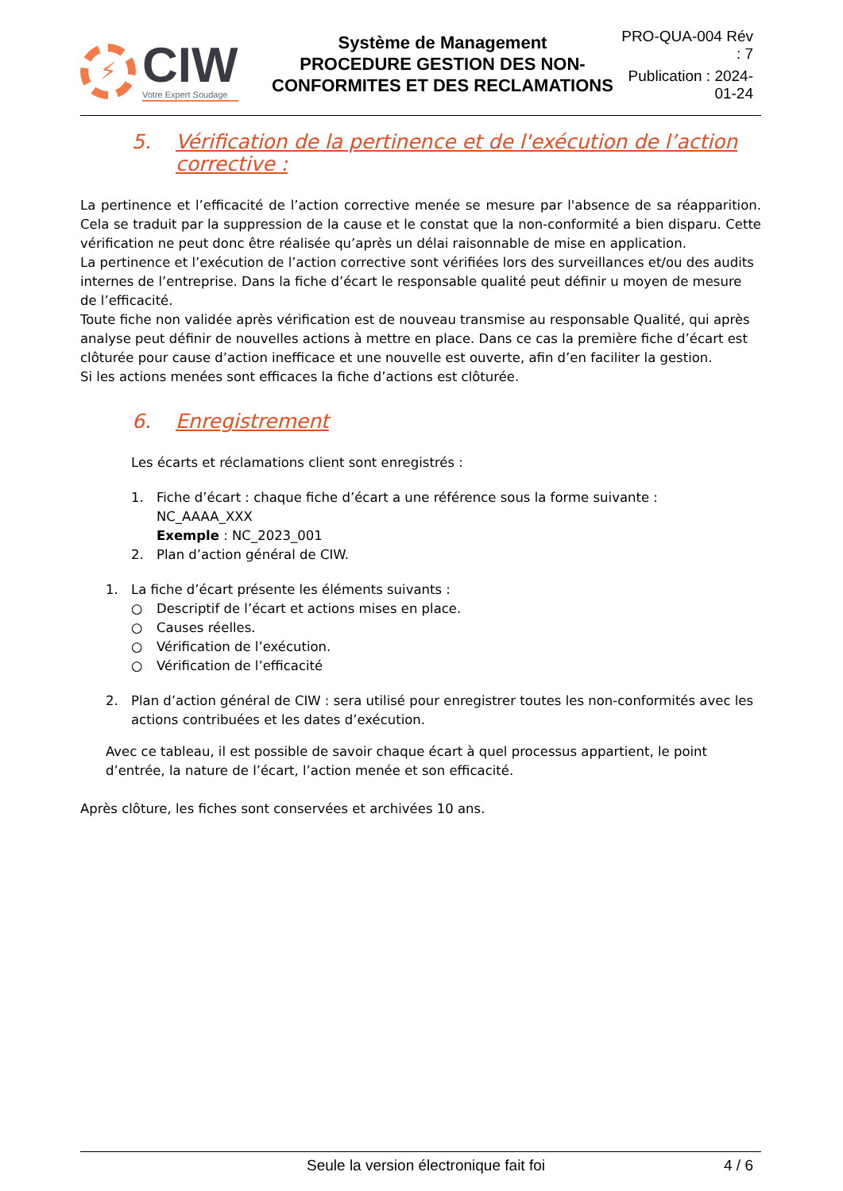⚡
CIW
Votre Expert Soudage
Système de Management
PROCEDURE GESTION DES NON-CONFORMITES ET DES RECLAMATIONS
PRO-QUA-004 Rév : 7
Publication : 2024-01-24
5. Vérification de la pertinence et de l'exécution de l’action corrective :
La pertinence et l’efficacité de l’action corrective menée se mesure par l'absence de sa réapparition. Cela se traduit par la suppression de la cause et le constat que la non-conformité a bien disparu. Cette vérification ne peut donc être réalisée qu’après un délai raisonnable de mise en application.
La pertinence et l’exécution de l’action corrective sont vérifiées lors des surveillances et/ou des audits internes de l’entreprise. Dans la fiche d’écart le responsable qualité peut définir u moyen de mesure de l’efficacité.
Toute fiche non validée après vérification est de nouveau transmise au responsable Qualité, qui après analyse peut définir de nouvelles actions à mettre en place. Dans ce cas la première fiche d’écart est clôturée pour cause d’action inefficace et une nouvelle est ouverte, afin d’en faciliter la gestion.
Si les actions menées sont efficaces la fiche d’actions est clôturée.
6. Enregistrement
Les écarts et réclamations client sont enregistrés :
1. Fiche d’écart : chaque fiche d’écart a une référence sous la forme suivante :
NC_AAAA_XXX
Exemple : NC_2023_001
2. Plan d’action général de CIW.
1. La fiche d’écart présente les éléments suivants :
○ Descriptif de l’écart et actions mises en place.
○ Causes réelles.
○ Vérification de l’exécution.
○ Vérification de l’efficacité
2. Plan d’action général de CIW : sera utilisé pour enregistrer toutes les non-conformités avec les actions contribuées et les dates d’exécution.
Avec ce tableau, il est possible de savoir chaque écart à quel processus appartient, le point d’entrée, la nature de l’écart, l’action menée et son efficacité.
Après clôture, les fiches sont conservées et archivées 10 ans.
Seule la version électronique fait foi 4 / 6